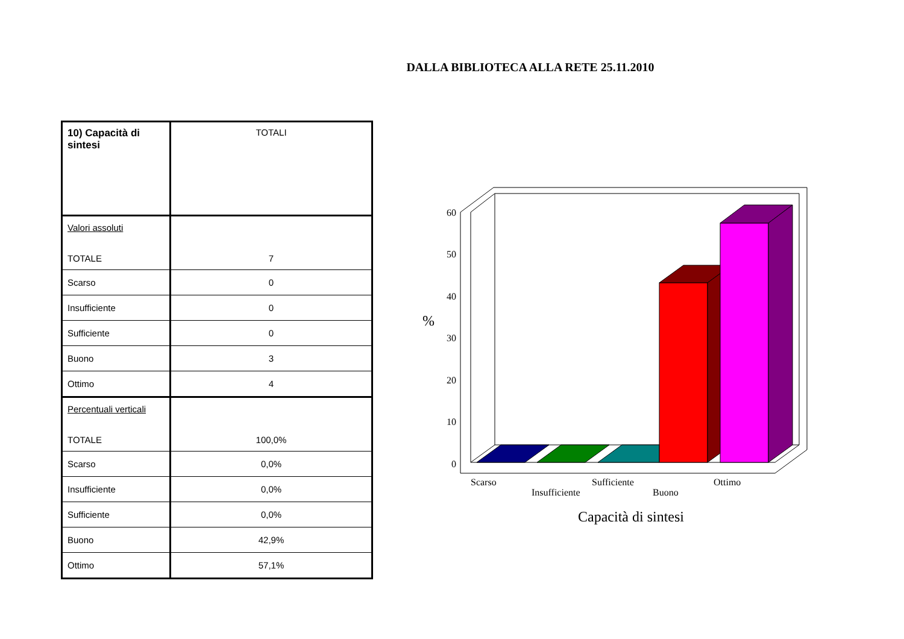DALLA BIBLIOTECA ALLA RETE 25.11.2010
| 10) Capacità di sintesi | TOTALI |
| Valori assoluti TOTALE | 7 |
| Scarso | 0 |
| Insufficiente | 0 |
| Sufficiente | 0 |
| Buono | 3 |
| Ottimo | 4 |
| Percentuali verticali TOTALE | 100,0% |
| Scarso | 0,0% |
| Insufficiente | 0,0% |
| Sufficiente | 0,0% |
| Buono | 42,9% |
| Ottimo | 57,1% |
60
50
40
30
20
10
0
%
Scarso
Insufficiente
Sufficiente
Buono
Ottimo
Capacità di sintesi